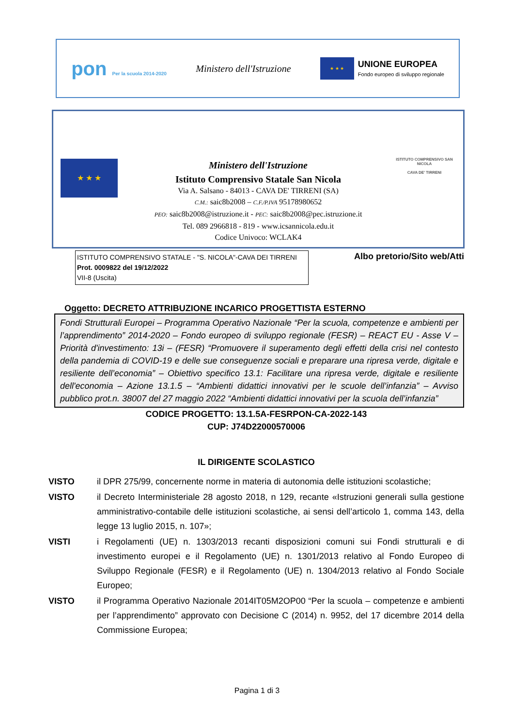pon Per la scuola 2014-2020
Ministero dell'Istruzione
★ ★ ★ UNIONE EUROPEA
Fondo europeo di sviluppo regionale
★ ★ ★
ISTITUTO COMPRENSIVO SAN NICOLA
CAVA DE' TIRRENI
Ministero dell'Istruzione
Istituto Comprensivo Statale San Nicola
Via A. Salsano - 84013 - CAVA DE' TIRRENI (SA)
C.M.: saic8b2008 – C.F./P.IVA 95178980652
PEO: saic8b2008@istruzione.it - PEC: saic8b2008@pec.istruzione.it
Tel. 089 2966818 - 819 - www.icsannicola.edu.it
Codice Univoco: WCLAK4
ISTITUTO COMPRENSIVO STATALE - "S. NICOLA"-CAVA DEI TIRRENI
Prot. 0009822 del 19/12/2022
VII-8 (Uscita)
Albo pretorio/Sito web/Atti
Oggetto: DECRETO ATTRIBUZIONE INCARICO PROGETTISTA ESTERNO
Fondi Strutturali Europei – Programma Operativo Nazionale “Per la scuola, competenze e ambienti per l’apprendimento” 2014-2020 – Fondo europeo di sviluppo regionale (FESR) – REACT EU - Asse V – Priorità d'investimento: 13i – (FESR) “Promuovere il superamento degli effetti della crisi nel contesto della pandemia di COVID-19 e delle sue conseguenze sociali e preparare una ripresa verde, digitale e resiliente dell’economia” – Obiettivo specifico 13.1: Facilitare una ripresa verde, digitale e resiliente dell'economia – Azione 13.1.5 – “Ambienti didattici innovativi per le scuole dell’infanzia” – Avviso pubblico prot.n. 38007 del 27 maggio 2022 “Ambienti didattici innovativi per la scuola dell’infanzia”
CODICE PROGETTO: 13.1.5A-FESRPON-CA-2022-143
CUP: J74D22000570006
IL DIRIGENTE SCOLASTICO
VISTO il DPR 275/99, concernente norme in materia di autonomia delle istituzioni scolastiche;
VISTO il Decreto Interministeriale 28 agosto 2018, n 129, recante «Istruzioni generali sulla gestione amministrativo-contabile delle istituzioni scolastiche, ai sensi dell’articolo 1, comma 143, della legge 13 luglio 2015, n. 107»;
VISTI i Regolamenti (UE) n. 1303/2013 recanti disposizioni comuni sui Fondi strutturali e di investimento europei e il Regolamento (UE) n. 1301/2013 relativo al Fondo Europeo di Sviluppo Regionale (FESR) e il Regolamento (UE) n. 1304/2013 relativo al Fondo Sociale Europeo;
VISTO il Programma Operativo Nazionale 2014IT05M2OP00 “Per la scuola – competenze e ambienti per l’apprendimento” approvato con Decisione C (2014) n. 9952, del 17 dicembre 2014 della Commissione Europea;
Pagina 1 di 3